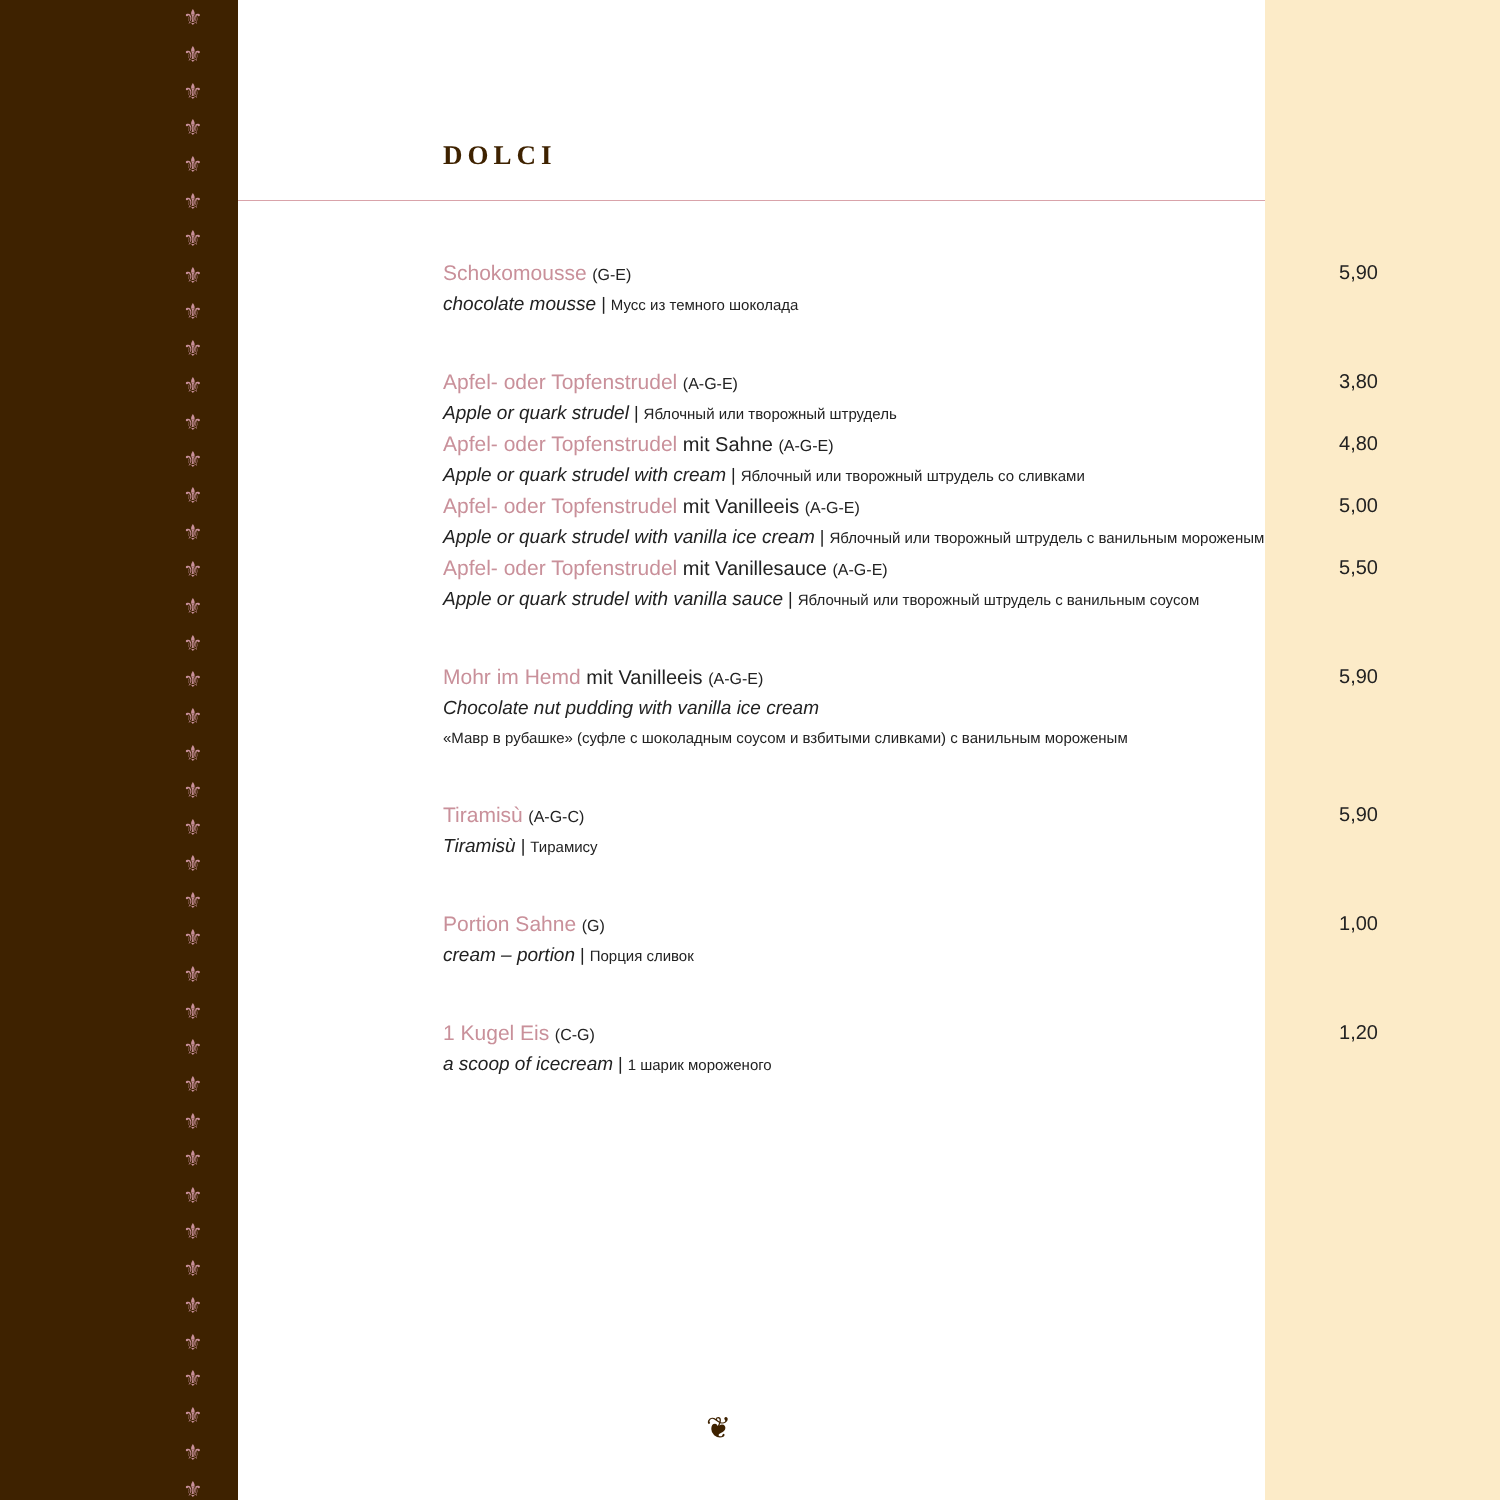⚜
⚜
⚜
⚜
⚜
⚜
⚜
⚜
⚜
⚜
⚜
⚜
⚜
⚜
⚜
⚜
⚜
⚜
⚜
⚜
⚜
⚜
⚜
⚜
⚜
⚜
⚜
⚜
⚜
⚜
⚜
⚜
⚜
⚜
⚜
⚜
⚜
⚜
⚜
⚜
⚜
DOLCI
Schokomousse (G-E)
5,90
chocolate mousse | Мусс из темного шоколада
Apfel- oder Topfenstrudel (A-G-E)
3,80
Apple or quark strudel | Яблочный или творожный штрудель
Apfel- oder Topfenstrudel mit Sahne (A-G-E)
4,80
Apple or quark strudel with cream | Яблочный или творожный штрудель со сливками
Apfel- oder Topfenstrudel mit Vanilleeis (A-G-E)
5,00
Apple or quark strudel with vanilla ice cream | Яблочный или творожный штрудель с ванильным мороженым
Apfel- oder Topfenstrudel mit Vanillesauce (A-G-E)
5,50
Apple or quark strudel with vanilla sauce | Яблочный или творожный штрудель с ванильным соусом
Mohr im Hemd mit Vanilleeis (A-G-E)
5,90
Chocolate nut pudding with vanilla ice cream
«Мавр в рубашке» (суфле с шоколадным соусом и взбитыми сливками) с ванильным мороженым
Tiramisù (A-G-C)
5,90
Tiramisù | Тирамису
Portion Sahne (G)
1,00
cream – portion | Порция сливок
1 Kugel Eis (C-G)
1,20
a scoop of icecream | 1 шарик мороженого
❦